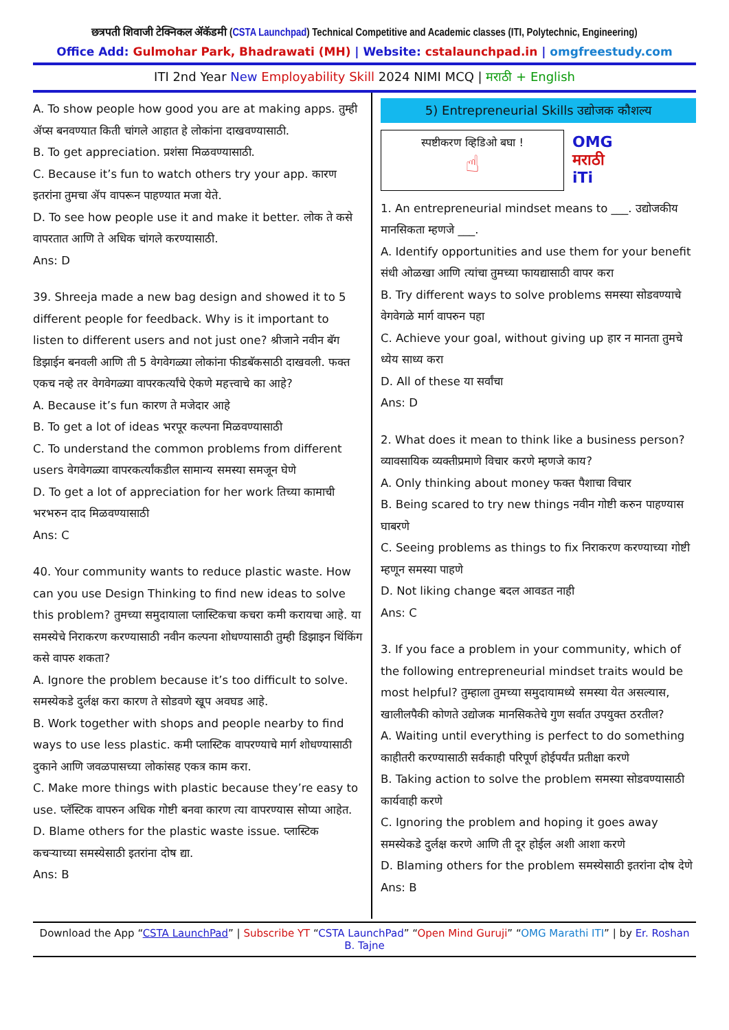छत्रपती शिवाजी टेक्निकल ॲकॅडमी (CSTA Launchpad) Technical Competitive and Academic classes (ITI, Polytechnic, Engineering)
Office Add: Gulmohar Park, Bhadrawati (MH) | Website: cstalaunchpad.in | omgfreestudy.com
ITI 2nd Year New Employability Skill 2024 NIMI MCQ | मराठी + English
A. To show people how good you are at making apps. तुम्ही ॲप्स बनवण्यात किती चांगले आहात हे लोकांना दाखवण्यासाठी.
B. To get appreciation. प्रशंसा मिळवण्यासाठी.
C. Because it’s fun to watch others try your app. कारण इतरांना तुमचा ॲप वापरून पाहण्यात मजा येते.
D. To see how people use it and make it better. लोक ते कसे वापरतात आणि ते अधिक चांगले करण्यासाठी.
Ans: D
39. Shreeja made a new bag design and showed it to 5 different people for feedback. Why is it important to listen to different users and not just one? श्रीजाने नवीन बॅग डिझाईन बनवली आणि ती 5 वेगवेगळ्या लोकांना फीडबॅकसाठी दाखवली. फक्त एकच नव्हे तर वेगवेगळ्या वापरकर्त्यांचे ऐकणे महत्त्वाचे का आहे?
A. Because it’s fun कारण ते मजेदार आहे
B. To get a lot of ideas भरपूर कल्पना मिळवण्यासाठी
C. To understand the common problems from different users वेगवेगळ्या वापरकर्त्यांकडील सामान्य समस्या समजून घेणे
D. To get a lot of appreciation for her work तिच्या कामाची भरभरुन दाद मिळवण्यासाठी
Ans: C
40. Your community wants to reduce plastic waste. How can you use Design Thinking to find new ideas to solve this problem? तुमच्या समुदायाला प्लास्टिकचा कचरा कमी करायचा आहे. या समस्येचे निराकरण करण्यासाठी नवीन कल्पना शोधण्यासाठी तुम्ही डिझाइन थिंकिंग कसे वापरु शकता?
A. Ignore the problem because it’s too difficult to solve. समस्येकडे दुर्लक्ष करा कारण ते सोडवणे खूप अवघड आहे.
B. Work together with shops and people nearby to find ways to use less plastic. कमी प्लास्टिक वापरण्याचे मार्ग शोधण्यासाठी दुकाने आणि जवळपासच्या लोकांसह एकत्र काम करा.
C. Make more things with plastic because they’re easy to use. प्लॅस्टिक वापरुन अधिक गोष्टी बनवा कारण त्या वापरण्यास सोप्या आहेत.
D. Blame others for the plastic waste issue. प्लास्टिक कचऱ्याच्या समस्येसाठी इतरांना दोष द्या.
Ans: B
5) Entrepreneurial Skills उद्योजक कौशल्य
स्पष्टीकरण व्हिडिओ बघा !
☝
OMG
मराठी
iTi
1. An entrepreneurial mindset means to ___. उद्योजकीय मानसिकता म्हणजे ___.
A. Identify opportunities and use them for your benefit संधी ओळखा आणि त्यांचा तुमच्या फायद्यासाठी वापर करा
B. Try different ways to solve problems समस्या सोडवण्याचे वेगवेगळे मार्ग वापरुन पहा
C. Achieve your goal, without giving up हार न मानता तुमचे ध्येय साध्य करा
D. All of these या सर्वांचा
Ans: D
2. What does it mean to think like a business person? व्यावसायिक व्यक्तीप्रमाणे विचार करणे म्हणजे काय?
A. Only thinking about money फक्त पैशाचा विचार
B. Being scared to try new things नवीन गोष्टी करुन पाहण्यास घाबरणे
C. Seeing problems as things to fix निराकरण करण्याच्या गोष्टी म्हणून समस्या पाहणे
D. Not liking change बदल आवडत नाही
Ans: C
3. If you face a problem in your community, which of the following entrepreneurial mindset traits would be most helpful? तुम्हाला तुमच्या समुदायामध्ये समस्या येत असल्यास, खालीलपैकी कोणते उद्योजक मानसिकतेचे गुण सर्वात उपयुक्त ठरतील?
A. Waiting until everything is perfect to do something काहीतरी करण्यासाठी सर्वकाही परिपूर्ण होईपर्यंत प्रतीक्षा करणे
B. Taking action to solve the problem समस्या सोडवण्यासाठी कार्यवाही करणे
C. Ignoring the problem and hoping it goes away समस्येकडे दुर्लक्ष करणे आणि ती दूर होईल अशी आशा करणे
D. Blaming others for the problem समस्येसाठी इतरांना दोष देणे
Ans: B
Download the App “CSTA LaunchPad” | Subscribe YT “CSTA LaunchPad” “Open Mind Guruji” “OMG Marathi ITI” | by Er. Roshan B. Tajne